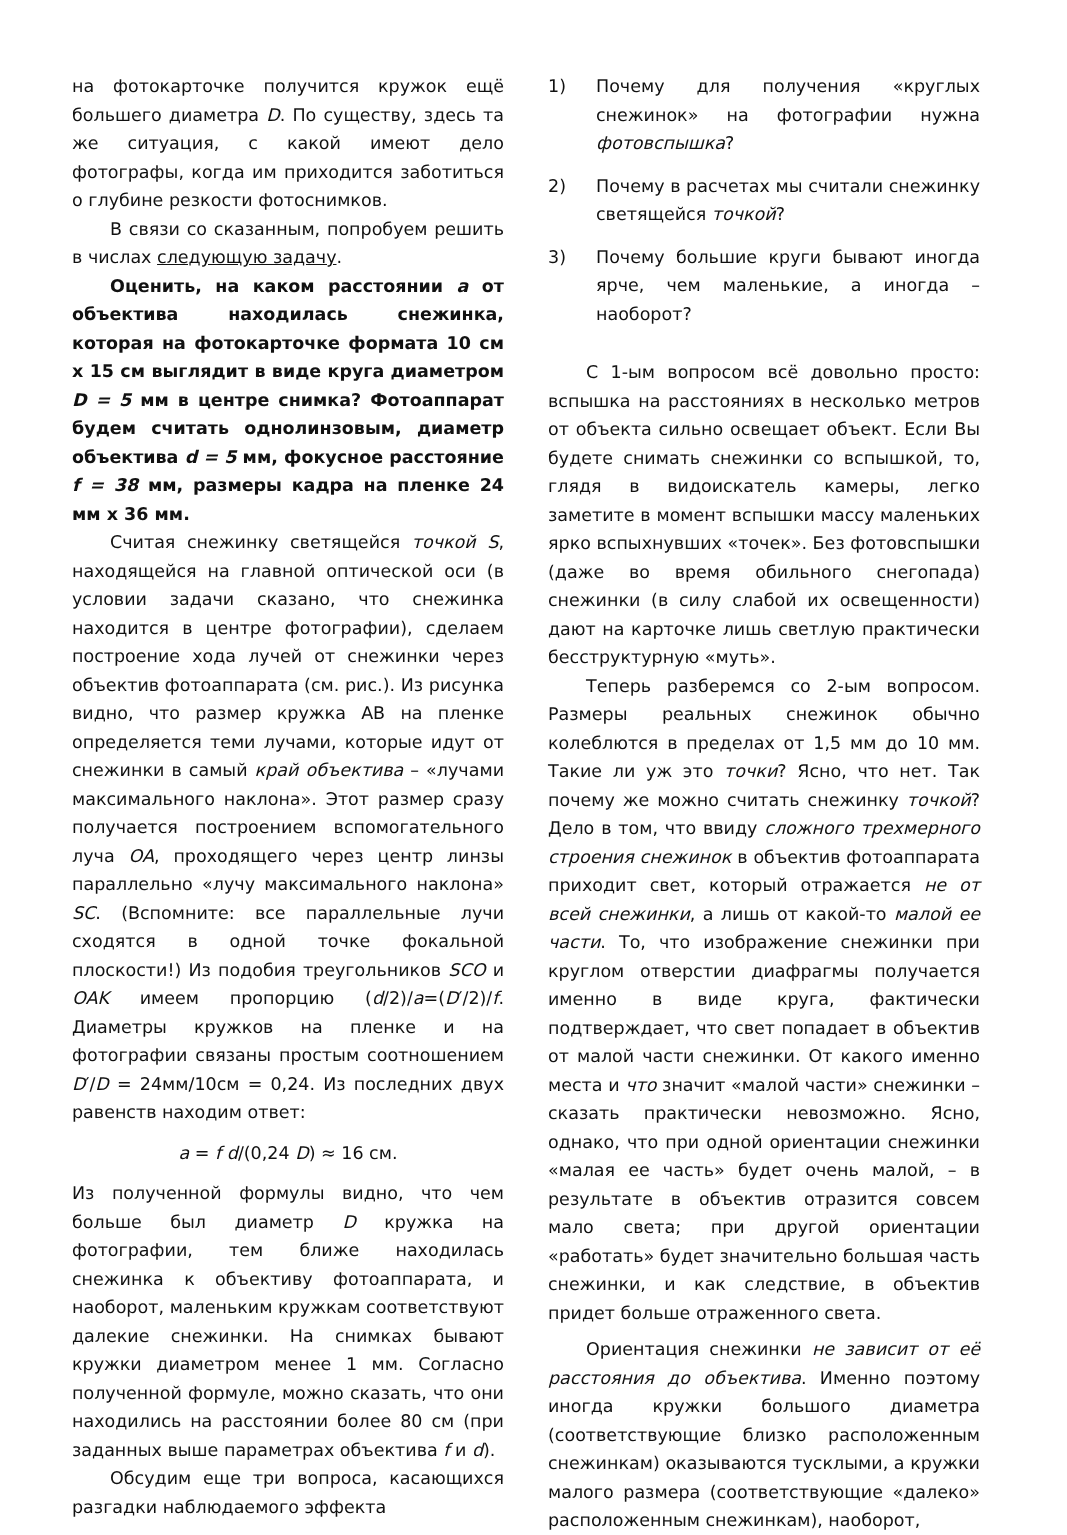на фотокарточке получится кружок ещё большего диаметра D. По существу, здесь та же ситуация, с какой имеют дело фотографы, когда им приходится заботиться о глубине резкости фотоснимков.
В связи со сказанным, попробуем решить в числах следующую задачу.
Оценить, на каком расстоянии a от объектива находилась снежинка, которая на фотокарточке формата 10 см x 15 см выглядит в виде круга диаметром D = 5 мм в центре снимка? Фотоаппарат будем считать однолинзовым, диаметр объектива d = 5 мм, фокусное расстояние f = 38 мм, размеры кадра на пленке 24 мм x 36 мм.
Считая снежинку светящейся точкой S, находящейся на главной оптической оси (в условии задачи сказано, что снежинка находится в центре фотографии), сделаем построение хода лучей от снежинки через объектив фотоаппарата (см. рис.). Из рисунка видно, что размер кружка АВ на пленке определяется теми лучами, которые идут от снежинки в самый край объектива – «лучами максимального наклона». Этот размер сразу получается построением вспомогательного луча OA, проходящего через центр линзы параллельно «лучу максимального наклона» SC. (Вспомните: все параллельные лучи сходятся в одной точке фокальной плоскости!) Из подобия треугольников SCO и OAK имеем пропорцию (d/2)/a=(D′/2)/f. Диаметры кружков на пленке и на фотографии связаны простым соотношением D′/D = 24мм/10см = 0,24. Из последних двух равенств находим ответ:
a = f d/(0,24 D) ≈ 16 см.
Из полученной формулы видно, что чем больше был диаметр D кружка на фотографии, тем ближе находилась снежинка к объективу фотоаппарата, и наоборот, маленьким кружкам соответствуют далекие снежинки. На снимках бывают кружки диаметром менее 1 мм. Согласно полученной формуле, можно сказать, что они находились на расстоянии более 80 см (при заданных выше параметрах объектива f и d).
Обсудим еще три вопроса, касающихся разгадки наблюдаемого эффекта
1) Почему для получения «круглых снежинок» на фотографии нужна фотовспышка?
2) Почему в расчетах мы считали снежинку светящейся точкой?
3) Почему большие круги бывают иногда ярче, чем маленькие, а иногда – наоборот?
С 1-ым вопросом всё довольно просто: вспышка на расстояниях в несколько метров от объекта сильно освещает объект. Если Вы будете снимать снежинки со вспышкой, то, глядя в видоискатель камеры, легко заметите в момент вспышки массу маленьких ярко вспыхнувших «точек». Без фотовспышки (даже во время обильного снегопада) снежинки (в силу слабой их освещенности) дают на карточке лишь светлую практически бесструктурную «муть».
Теперь разберемся со 2-ым вопросом. Размеры реальных снежинок обычно колеблются в пределах от 1,5 мм до 10 мм. Такие ли уж это точки? Ясно, что нет. Так почему же можно считать снежинку точкой? Дело в том, что ввиду сложного трехмерного строения снежинок в объектив фотоаппарата приходит свет, который отражается не от всей снежинки, а лишь от какой-то малой ее части. То, что изображение снежинки при круглом отверстии диафрагмы получается именно в виде круга, фактически подтверждает, что свет попадает в объектив от малой части снежинки. От какого именно места и что значит «малой части» снежинки – сказать практически невозможно. Ясно, однако, что при одной ориентации снежинки «малая ее часть» будет очень малой, – в результате в объектив отразится совсем мало света; при другой ориентации «работать» будет значительно большая часть снежинки, и как следствие, в объектив придет больше отраженного света.
Ориентация снежинки не зависит от её расстояния до объектива. Именно поэтому иногда кружки большого диаметра (соответствующие близко расположенным снежинкам) оказываются тусклыми, а кружки малого размера (соответствующие «далеко» расположенным снежинкам), наоборот,